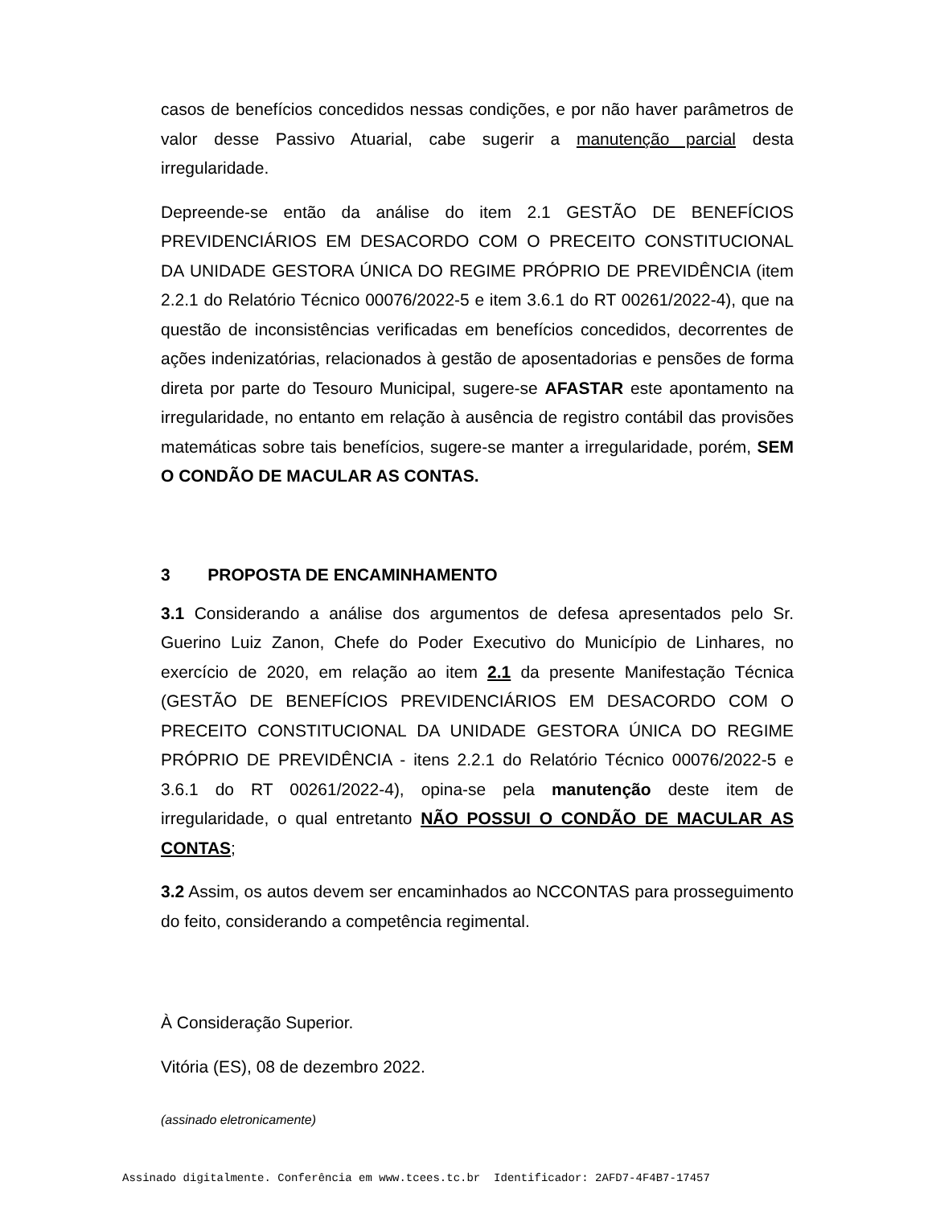casos de benefícios concedidos nessas condições, e por não haver parâmetros de valor desse Passivo Atuarial, cabe sugerir a manutenção parcial desta irregularidade.
Depreende-se então da análise do item 2.1 GESTÃO DE BENEFÍCIOS PREVIDENCIÁRIOS EM DESACORDO COM O PRECEITO CONSTITUCIONAL DA UNIDADE GESTORA ÚNICA DO REGIME PRÓPRIO DE PREVIDÊNCIA (item 2.2.1 do Relatório Técnico 00076/2022-5 e item 3.6.1 do RT 00261/2022-4), que na questão de inconsistências verificadas em benefícios concedidos, decorrentes de ações indenizatórias, relacionados à gestão de aposentadorias e pensões de forma direta por parte do Tesouro Municipal, sugere-se AFASTAR este apontamento na irregularidade, no entanto em relação à ausência de registro contábil das provisões matemáticas sobre tais benefícios, sugere-se manter a irregularidade, porém, SEM O CONDÃO DE MACULAR AS CONTAS.
3 PROPOSTA DE ENCAMINHAMENTO
3.1 Considerando a análise dos argumentos de defesa apresentados pelo Sr. Guerino Luiz Zanon, Chefe do Poder Executivo do Município de Linhares, no exercício de 2020, em relação ao item 2.1 da presente Manifestação Técnica (GESTÃO DE BENEFÍCIOS PREVIDENCIÁRIOS EM DESACORDO COM O PRECEITO CONSTITUCIONAL DA UNIDADE GESTORA ÚNICA DO REGIME PRÓPRIO DE PREVIDÊNCIA - itens 2.2.1 do Relatório Técnico 00076/2022-5 e 3.6.1 do RT 00261/2022-4), opina-se pela manutenção deste item de irregularidade, o qual entretanto NÃO POSSUI O CONDÃO DE MACULAR AS CONTAS;
3.2 Assim, os autos devem ser encaminhados ao NCCONTAS para prosseguimento do feito, considerando a competência regimental.
À Consideração Superior.
Vitória (ES), 08 de dezembro 2022.
(assinado eletronicamente)
Assinado digitalmente. Conferência em www.tcees.tc.br Identificador: 2AFD7-4F4B7-17457